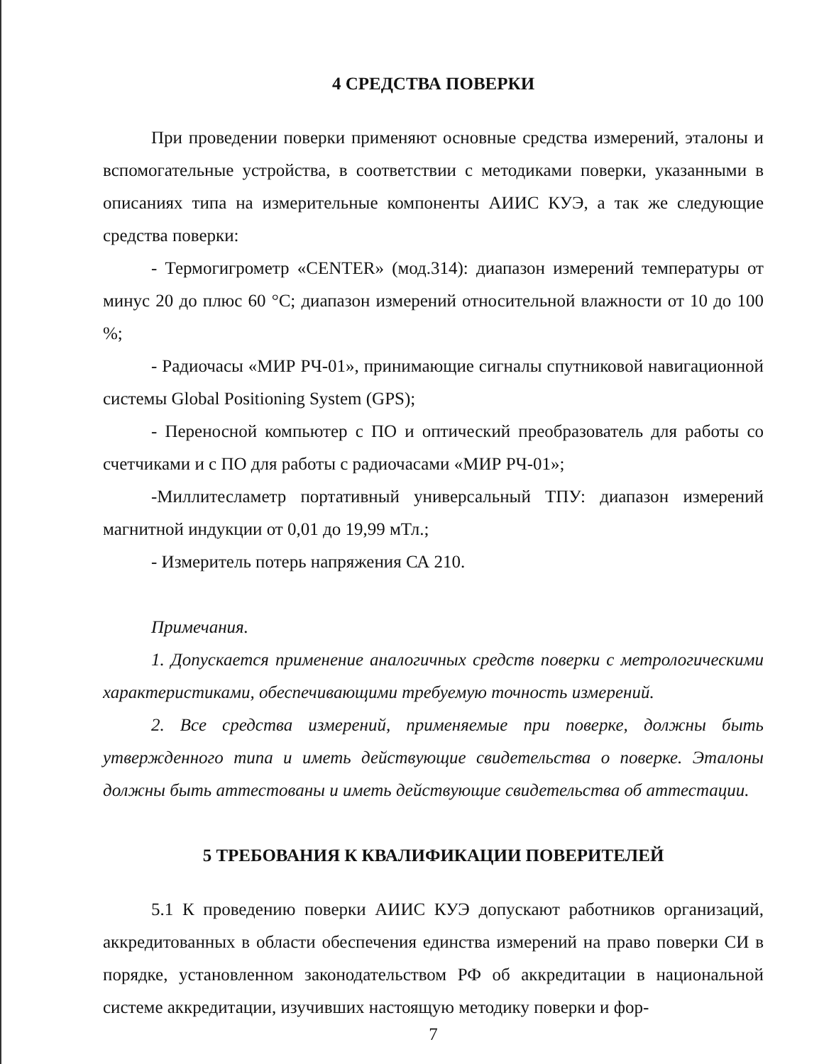4 СРЕДСТВА ПОВЕРКИ
При проведении поверки применяют основные средства измерений, эталоны и вспомогательные устройства, в соответствии с методиками поверки, указанными в описаниях типа на измерительные компоненты АИИС КУЭ, а так же следующие средства поверки:
- Термогигрометр «CENTER» (мод.314): диапазон измерений температуры от минус 20 до плюс 60 °С; диапазон измерений относительной влажности от 10 до 100 %;
- Радиочасы «МИР РЧ-01», принимающие сигналы спутниковой навигационной системы Global Positioning System (GPS);
- Переносной компьютер с ПО и оптический преобразователь для работы со счетчиками и с ПО для работы с радиочасами «МИР РЧ-01»;
-Миллитесламетр портативный универсальный ТПУ: диапазон измерений магнитной индукции от 0,01 до 19,99 мТл.;
- Измеритель потерь напряжения СА 210.
Примечания.
1. Допускается применение аналогичных средств поверки с метрологическими характеристиками, обеспечивающими требуемую точность измерений.
2. Все средства измерений, применяемые при поверке, должны быть утвержденного типа и иметь действующие свидетельства о поверке. Эталоны должны быть аттестованы и иметь действующие свидетельства об аттестации.
5 ТРЕБОВАНИЯ К КВАЛИФИКАЦИИ ПОВЕРИТЕЛЕЙ
5.1 К проведению поверки АИИС КУЭ допускают работников организаций, аккредитованных в области обеспечения единства измерений на право поверки СИ в порядке, установленном законодательством РФ об аккредитации в национальной системе аккредитации, изучивших настоящую методику поверки и фор-
7